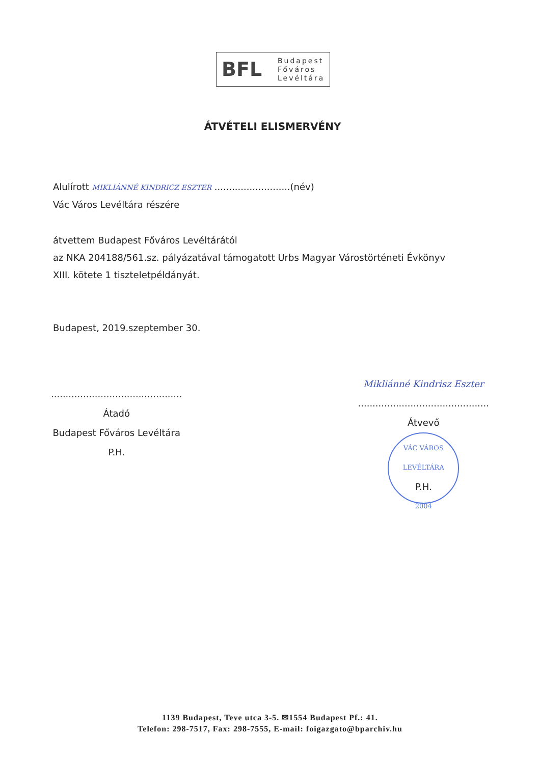BFL
Budapest
Főváros
Levéltára
ÁTVÉTELI ELISMERVÉNY
Alulírott MIKLIÁNNÉ KINDRICZ ESZTER ..........................(név)
Vác Város Levéltára részére
átvettem Budapest Főváros Levéltárától
az NKA 204188/561.sz. pályázatával támogatott Urbs Magyar Várostörténeti Évkönyv
XIII. kötete 1 tiszteletpéldányát.
Budapest, 2019.szeptember 30.
.............................................
Átadó
Budapest Főváros Levéltára
P.H.
Mikliánné Kindrisz Eszter
.............................................
Átvevő
VÁC VÁROS LEVÉLTÁRA
P.H.
2004
1139 Budapest, Teve utca 3-5. ✉1554 Budapest Pf.: 41.
Telefon: 298-7517, Fax: 298-7555, E-mail: foigazgato@bparchiv.hu